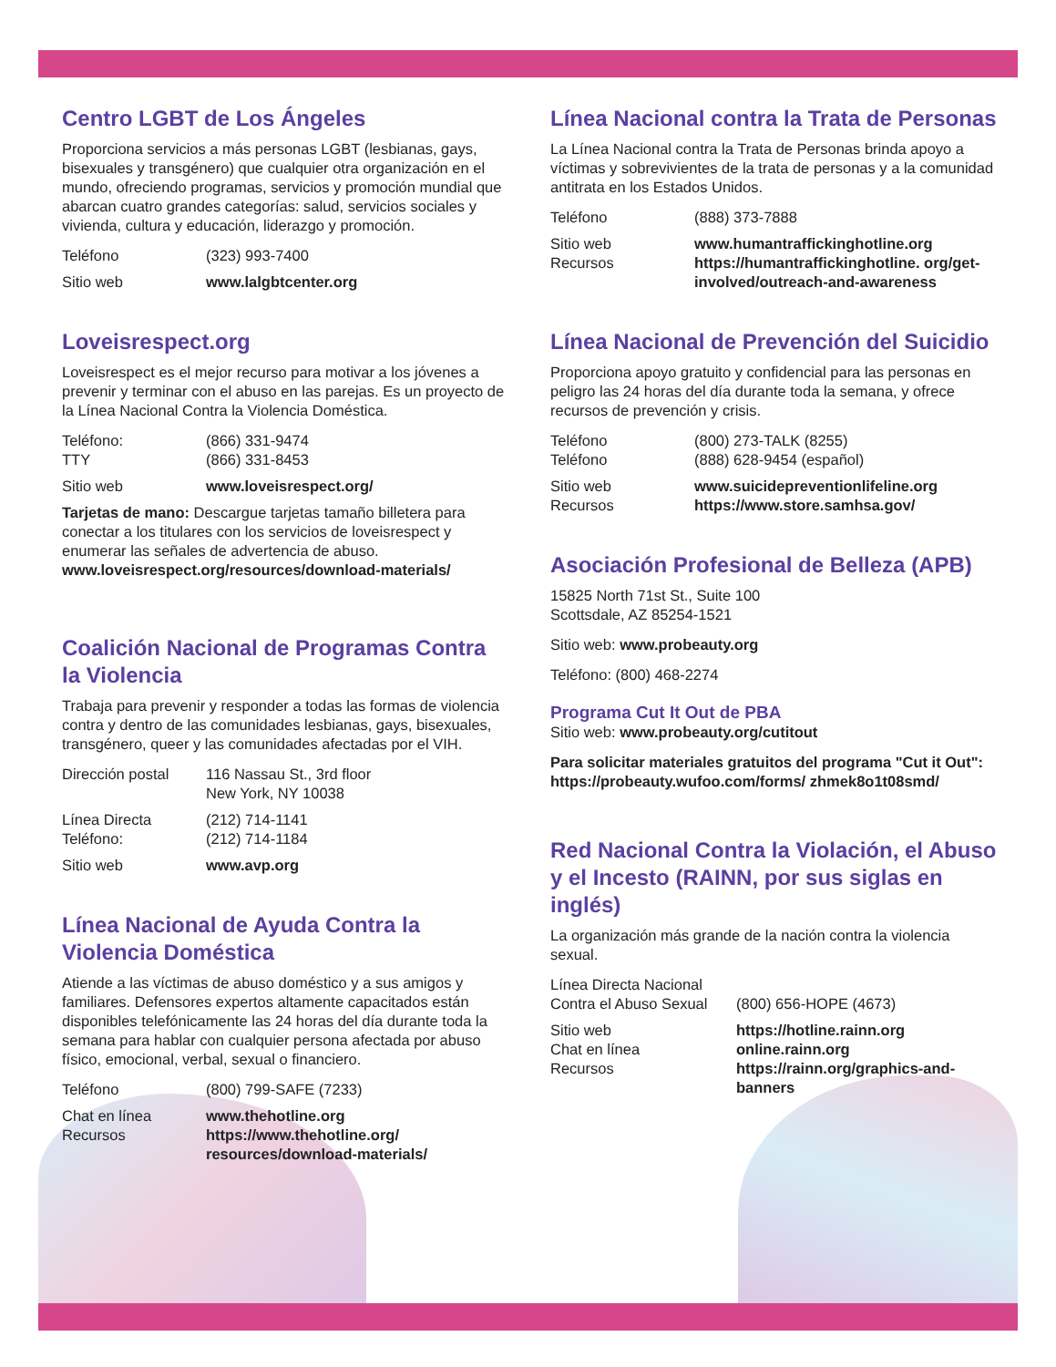Centro LGBT de Los Ángeles
Proporciona servicios a más personas LGBT (lesbianas, gays, bisexuales y transgénero) que cualquier otra organización en el mundo, ofreciendo programas, servicios y promoción mundial que abarcan cuatro grandes categorías: salud, servicios sociales y vivienda, cultura y educación, liderazgo y promoción.
Teléfono (323) 993-7400
Sitio web www.lalgbtcenter.org
Loveisrespect.org
Loveisrespect es el mejor recurso para motivar a los jóvenes a prevenir y terminar con el abuso en las parejas. Es un proyecto de la Línea Nacional Contra la Violencia Doméstica.
Teléfono:
TTY (866) 331-9474
(866) 331-8453
Sitio web www.loveisrespect.org/
Tarjetas de mano: Descargue tarjetas tamaño billetera para conectar a los titulares con los servicios de loveisrespect y enumerar las señales de advertencia de abuso. www.loveisrespect.org/resources/download-materials/
Coalición Nacional de Programas Contra la Violencia
Trabaja para prevenir y responder a todas las formas de violencia contra y dentro de las comunidades lesbianas, gays, bisexuales, transgénero, queer y las comunidades afectadas por el VIH.
Dirección postal 116 Nassau St., 3rd floor
New York, NY 10038
Línea Directa
Teléfono: (212) 714-1141
(212) 714-1184
Sitio web www.avp.org
Línea Nacional de Ayuda Contra la Violencia Doméstica
Atiende a las víctimas de abuso doméstico y a sus amigos y familiares. Defensores expertos altamente capacitados están disponibles telefónicamente las 24 horas del día durante toda la semana para hablar con cualquier persona afectada por abuso físico, emocional, verbal, sexual o financiero.
Teléfono (800) 799-SAFE (7233)
Chat en línea
Recursos www.thehotline.org
https://www.thehotline.org/ resources/download-materials/
Línea Nacional contra la Trata de Personas
La Línea Nacional contra la Trata de Personas brinda apoyo a víctimas y sobrevivientes de la trata de personas y a la comunidad antitrata en los Estados Unidos.
Teléfono (888) 373-7888
Sitio web
Recursos www.humantraffickinghotline.org
https://humantraffickinghotline. org/get-involved/outreach-and-awareness
Línea Nacional de Prevención del Suicidio
Proporciona apoyo gratuito y confidencial para las personas en peligro las 24 horas del día durante toda la semana, y ofrece recursos de prevención y crisis.
Teléfono
Teléfono (800) 273-TALK (8255)
(888) 628-9454 (español)
Sitio web
Recursos www.suicidepreventionlifeline.org
https://www.store.samhsa.gov/
Asociación Profesional de Belleza (APB)
15825 North 71st St., Suite 100
Scottsdale, AZ 85254-1521
Sitio web: www.probeauty.org
Teléfono: (800) 468-2274
Programa Cut It Out de PBA
Sitio web: www.probeauty.org/cutitout
Para solicitar materiales gratuitos del programa "Cut it Out": https://probeauty.wufoo.com/forms/ zhmek8o1t08smd/
Red Nacional Contra la Violación, el Abuso y el Incesto (RAINN, por sus siglas en inglés)
La organización más grande de la nación contra la violencia sexual.
Línea Directa Nacional
Contra el Abuso Sexual
(800) 656-HOPE (4673)
Sitio web
Chat en línea
Recursos https://hotline.rainn.org
online.rainn.org
https://rainn.org/graphics-and-banners